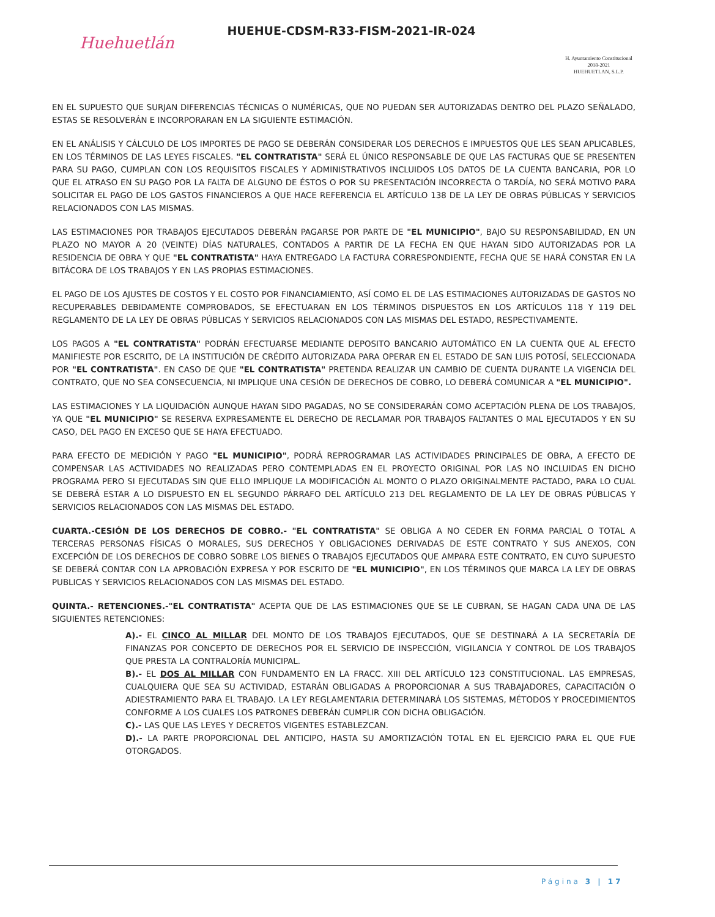Huehuetlán
HUEHUE-CDSM-R33-FISM-2021-IR-024
H. Ayuntamiento Constitucional
2018-2021
HUEHUETLAN, S.L.P.
EN EL SUPUESTO QUE SURJAN DIFERENCIAS TÉCNICAS O NUMÉRICAS, QUE NO PUEDAN SER AUTORIZADAS DENTRO DEL PLAZO SEÑALADO, ESTAS SE RESOLVERÁN E INCORPORARAN EN LA SIGUIENTE ESTIMACIÓN.
EN EL ANÁLISIS Y CÁLCULO DE LOS IMPORTES DE PAGO SE DEBERÁN CONSIDERAR LOS DERECHOS E IMPUESTOS QUE LES SEAN APLICABLES, EN LOS TÉRMINOS DE LAS LEYES FISCALES. "EL CONTRATISTA" SERÁ EL ÚNICO RESPONSABLE DE QUE LAS FACTURAS QUE SE PRESENTEN PARA SU PAGO, CUMPLAN CON LOS REQUISITOS FISCALES Y ADMINISTRATIVOS INCLUIDOS LOS DATOS DE LA CUENTA BANCARIA, POR LO QUE EL ATRASO EN SU PAGO POR LA FALTA DE ALGUNO DE ÉSTOS O POR SU PRESENTACIÓN INCORRECTA O TARDÍA, NO SERÁ MOTIVO PARA SOLICITAR EL PAGO DE LOS GASTOS FINANCIEROS A QUE HACE REFERENCIA EL ARTÍCULO 138 DE LA LEY DE OBRAS PÚBLICAS Y SERVICIOS RELACIONADOS CON LAS MISMAS.
LAS ESTIMACIONES POR TRABAJOS EJECUTADOS DEBERÁN PAGARSE POR PARTE DE "EL MUNICIPIO", BAJO SU RESPONSABILIDAD, EN UN PLAZO NO MAYOR A 20 (VEINTE) DÍAS NATURALES, CONTADOS A PARTIR DE LA FECHA EN QUE HAYAN SIDO AUTORIZADAS POR LA RESIDENCIA DE OBRA Y QUE "EL CONTRATISTA" HAYA ENTREGADO LA FACTURA CORRESPONDIENTE, FECHA QUE SE HARÁ CONSTAR EN LA BITÁCORA DE LOS TRABAJOS Y EN LAS PROPIAS ESTIMACIONES.
EL PAGO DE LOS AJUSTES DE COSTOS Y EL COSTO POR FINANCIAMIENTO, ASÍ COMO EL DE LAS ESTIMACIONES AUTORIZADAS DE GASTOS NO RECUPERABLES DEBIDAMENTE COMPROBADOS, SE EFECTUARAN EN LOS TÉRMINOS DISPUESTOS EN LOS ARTÍCULOS 118 Y 119 DEL REGLAMENTO DE LA LEY DE OBRAS PÚBLICAS Y SERVICIOS RELACIONADOS CON LAS MISMAS DEL ESTADO, RESPECTIVAMENTE.
LOS PAGOS A "EL CONTRATISTA" PODRÁN EFECTUARSE MEDIANTE DEPOSITO BANCARIO AUTOMÁTICO EN LA CUENTA QUE AL EFECTO MANIFIESTE POR ESCRITO, DE LA INSTITUCIÓN DE CRÉDITO AUTORIZADA PARA OPERAR EN EL ESTADO DE SAN LUIS POTOSÍ, SELECCIONADA POR "EL CONTRATISTA". EN CASO DE QUE "EL CONTRATISTA" PRETENDA REALIZAR UN CAMBIO DE CUENTA DURANTE LA VIGENCIA DEL CONTRATO, QUE NO SEA CONSECUENCIA, NI IMPLIQUE UNA CESIÓN DE DERECHOS DE COBRO, LO DEBERÁ COMUNICAR A "EL MUNICIPIO".
LAS ESTIMACIONES Y LA LIQUIDACIÓN AUNQUE HAYAN SIDO PAGADAS, NO SE CONSIDERARÁN COMO ACEPTACIÓN PLENA DE LOS TRABAJOS, YA QUE "EL MUNICIPIO" SE RESERVA EXPRESAMENTE EL DERECHO DE RECLAMAR POR TRABAJOS FALTANTES O MAL EJECUTADOS Y EN SU CASO, DEL PAGO EN EXCESO QUE SE HAYA EFECTUADO.
PARA EFECTO DE MEDICIÓN Y PAGO "EL MUNICIPIO", PODRÁ REPROGRAMAR LAS ACTIVIDADES PRINCIPALES DE OBRA, A EFECTO DE COMPENSAR LAS ACTIVIDADES NO REALIZADAS PERO CONTEMPLADAS EN EL PROYECTO ORIGINAL POR LAS NO INCLUIDAS EN DICHO PROGRAMA PERO SI EJECUTADAS SIN QUE ELLO IMPLIQUE LA MODIFICACIÓN AL MONTO O PLAZO ORIGINALMENTE PACTADO, PARA LO CUAL SE DEBERÁ ESTAR A LO DISPUESTO EN EL SEGUNDO PÁRRAFO DEL ARTÍCULO 213 DEL REGLAMENTO DE LA LEY DE OBRAS PÚBLICAS Y SERVICIOS RELACIONADOS CON LAS MISMAS DEL ESTADO.
CUARTA.-CESIÓN DE LOS DERECHOS DE COBRO.- "EL CONTRATISTA" SE OBLIGA A NO CEDER EN FORMA PARCIAL O TOTAL A TERCERAS PERSONAS FÍSICAS O MORALES, SUS DERECHOS Y OBLIGACIONES DERIVADAS DE ESTE CONTRATO Y SUS ANEXOS, CON EXCEPCIÓN DE LOS DERECHOS DE COBRO SOBRE LOS BIENES O TRABAJOS EJECUTADOS QUE AMPARA ESTE CONTRATO, EN CUYO SUPUESTO SE DEBERÁ CONTAR CON LA APROBACIÓN EXPRESA Y POR ESCRITO DE "EL MUNICIPIO", EN LOS TÉRMINOS QUE MARCA LA LEY DE OBRAS PUBLICAS Y SERVICIOS RELACIONADOS CON LAS MISMAS DEL ESTADO.
QUINTA.- RETENCIONES.-"EL CONTRATISTA" ACEPTA QUE DE LAS ESTIMACIONES QUE SE LE CUBRAN, SE HAGAN CADA UNA DE LAS SIGUIENTES RETENCIONES:
A).- EL CINCO AL MILLAR DEL MONTO DE LOS TRABAJOS EJECUTADOS, QUE SE DESTINARÁ A LA SECRETARÍA DE FINANZAS POR CONCEPTO DE DERECHOS POR EL SERVICIO DE INSPECCIÓN, VIGILANCIA Y CONTROL DE LOS TRABAJOS QUE PRESTA LA CONTRALORÍA MUNICIPAL.
B).- EL DOS AL MILLAR CON FUNDAMENTO EN LA FRACC. XIII DEL ARTÍCULO 123 CONSTITUCIONAL. LAS EMPRESAS, CUALQUIERA QUE SEA SU ACTIVIDAD, ESTARÁN OBLIGADAS A PROPORCIONAR A SUS TRABAJADORES, CAPACITACIÓN O ADIESTRAMIENTO PARA EL TRABAJO. LA LEY REGLAMENTARIA DETERMINARÁ LOS SISTEMAS, MÉTODOS Y PROCEDIMIENTOS CONFORME A LOS CUALES LOS PATRONES DEBERÁN CUMPLIR CON DICHA OBLIGACIÓN.
C).- LAS QUE LAS LEYES Y DECRETOS VIGENTES ESTABLEZCAN.
D).- LA PARTE PROPORCIONAL DEL ANTICIPO, HASTA SU AMORTIZACIÓN TOTAL EN EL EJERCICIO PARA EL QUE FUE OTORGADOS.
Página 3 | 17